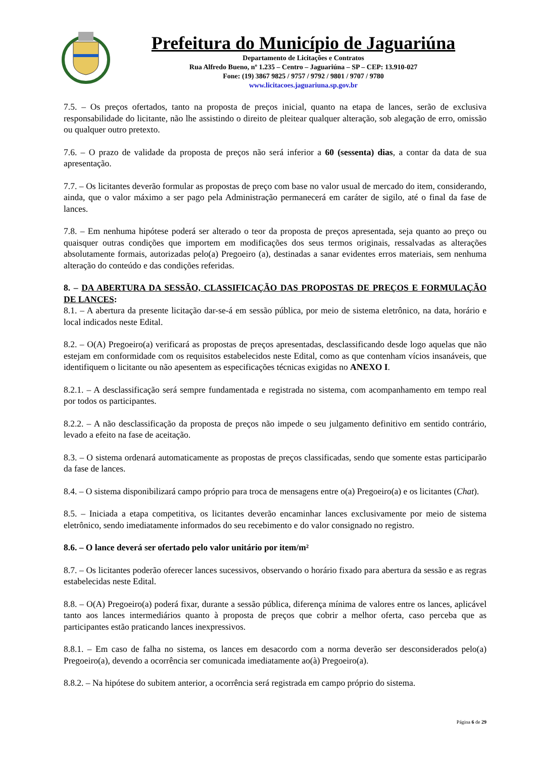Prefeitura do Município de Jaguariúna
Departamento de Licitações e Contratos
Rua Alfredo Bueno, nº 1.235 – Centro – Jaguariúna – SP – CEP: 13.910-027
Fone: (19) 3867 9825 / 9757 / 9792 / 9801 / 9707 / 9780
www.licitacoes.jaguariuna.sp.gov.br
7.5. – Os preços ofertados, tanto na proposta de preços inicial, quanto na etapa de lances, serão de exclusiva responsabilidade do licitante, não lhe assistindo o direito de pleitear qualquer alteração, sob alegação de erro, omissão ou qualquer outro pretexto.
7.6. – O prazo de validade da proposta de preços não será inferior a 60 (sessenta) dias, a contar da data de sua apresentação.
7.7. – Os licitantes deverão formular as propostas de preço com base no valor usual de mercado do item, considerando, ainda, que o valor máximo a ser pago pela Administração permanecerá em caráter de sigilo, até o final da fase de lances.
7.8. – Em nenhuma hipótese poderá ser alterado o teor da proposta de preços apresentada, seja quanto ao preço ou quaisquer outras condições que importem em modificações dos seus termos originais, ressalvadas as alterações absolutamente formais, autorizadas pelo(a) Pregoeiro (a), destinadas a sanar evidentes erros materiais, sem nenhuma alteração do conteúdo e das condições referidas.
8. – DA ABERTURA DA SESSÃO, CLASSIFICAÇÃO DAS PROPOSTAS DE PREÇOS E FORMULAÇÃO DE LANCES:
8.1. – A abertura da presente licitação dar-se-á em sessão pública, por meio de sistema eletrônico, na data, horário e local indicados neste Edital.
8.2. – O(A) Pregoeiro(a) verificará as propostas de preços apresentadas, desclassificando desde logo aquelas que não estejam em conformidade com os requisitos estabelecidos neste Edital, como as que contenham vícios insanáveis, que identifiquem o licitante ou não apesentem as especificações técnicas exigidas no ANEXO I.
8.2.1. – A desclassificação será sempre fundamentada e registrada no sistema, com acompanhamento em tempo real por todos os participantes.
8.2.2. – A não desclassificação da proposta de preços não impede o seu julgamento definitivo em sentido contrário, levado a efeito na fase de aceitação.
8.3. – O sistema ordenará automaticamente as propostas de preços classificadas, sendo que somente estas participarão da fase de lances.
8.4. – O sistema disponibilizará campo próprio para troca de mensagens entre o(a) Pregoeiro(a) e os licitantes (Chat).
8.5. – Iniciada a etapa competitiva, os licitantes deverão encaminhar lances exclusivamente por meio de sistema eletrônico, sendo imediatamente informados do seu recebimento e do valor consignado no registro.
8.6. – O lance deverá ser ofertado pelo valor unitário por item/m²
8.7. – Os licitantes poderão oferecer lances sucessivos, observando o horário fixado para abertura da sessão e as regras estabelecidas neste Edital.
8.8. – O(A) Pregoeiro(a) poderá fixar, durante a sessão pública, diferença mínima de valores entre os lances, aplicável tanto aos lances intermediários quanto à proposta de preços que cobrir a melhor oferta, caso perceba que as participantes estão praticando lances inexpressivos.
8.8.1. – Em caso de falha no sistema, os lances em desacordo com a norma deverão ser desconsiderados pelo(a) Pregoeiro(a), devendo a ocorrência ser comunicada imediatamente ao(à) Pregoeiro(a).
8.8.2. – Na hipótese do subitem anterior, a ocorrência será registrada em campo próprio do sistema.
Página 6 de 29